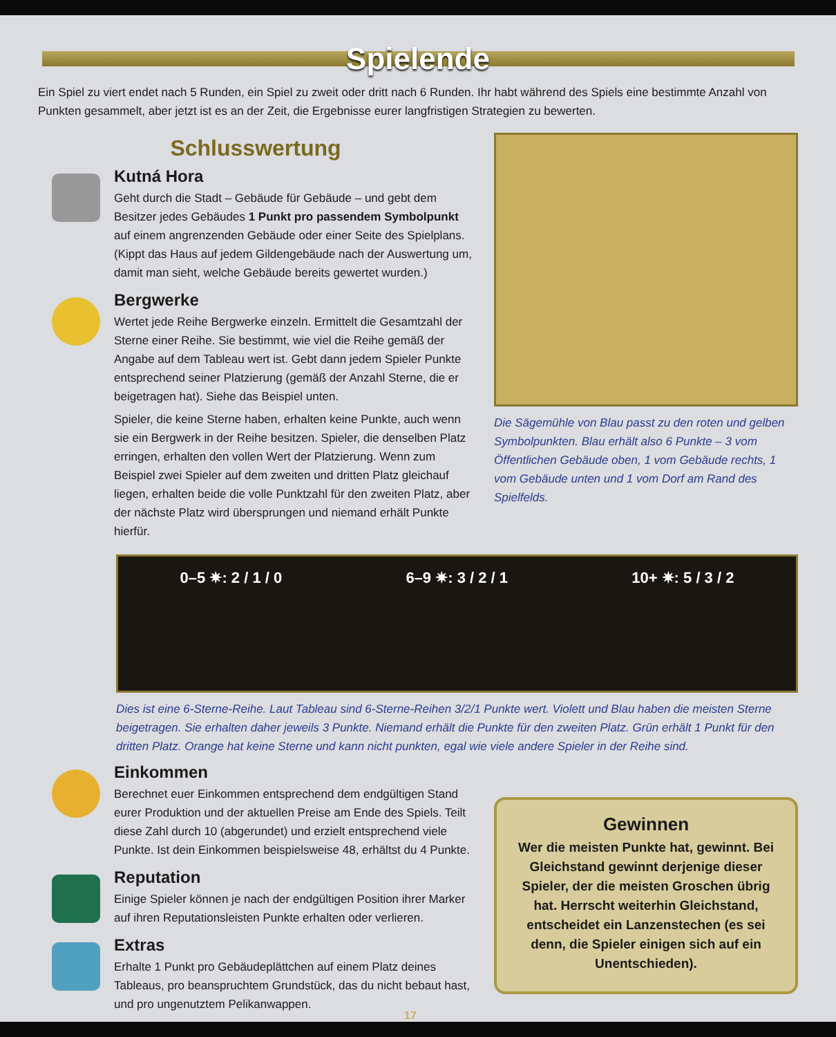Spielende
Ein Spiel zu viert endet nach 5 Runden, ein Spiel zu zweit oder dritt nach 6 Runden. Ihr habt während des Spiels eine bestimmte Anzahl von Punkten gesammelt, aber jetzt ist es an der Zeit, die Ergebnisse eurer langfristigen Strategien zu bewerten.
Schlusswertung
Kutná Hora
Geht durch die Stadt – Gebäude für Gebäude – und gebt dem Besitzer jedes Gebäudes 1 Punkt pro passendem Symbolpunkt auf einem angrenzenden Gebäude oder einer Seite des Spielplans. (Kippt das Haus auf jedem Gildengebäude nach der Auswertung um, damit man sieht, welche Gebäude bereits gewertet wurden.)
Bergwerke
Wertet jede Reihe Bergwerke einzeln. Ermittelt die Gesamtzahl der Sterne einer Reihe. Sie bestimmt, wie viel die Reihe gemäß der Angabe auf dem Tableau wert ist. Gebt dann jedem Spieler Punkte entsprechend seiner Platzierung (gemäß der Anzahl Sterne, die er beigetragen hat). Siehe das Beispiel unten.
Spieler, die keine Sterne haben, erhalten keine Punkte, auch wenn sie ein Bergwerk in der Reihe besitzen. Spieler, die denselben Platz erringen, erhalten den vollen Wert der Platzierung. Wenn zum Beispiel zwei Spieler auf dem zweiten und dritten Platz gleichauf liegen, erhalten beide die volle Punktzahl für den zweiten Platz, aber der nächste Platz wird übersprungen und niemand erhält Punkte hierfür.
Die Sägemühle von Blau passt zu den roten und gelben Symbolpunkten. Blau erhält also 6 Punkte – 3 vom Öffentlichen Gebäude oben, 1 vom Gebäude rechts, 1 vom Gebäude unten und 1 vom Dorf am Rand des Spielfelds.
0–5 ✷: 2 / 1 / 0 6–9 ✷: 3 / 2 / 1 10+ ✷: 5 / 3 / 2
Dies ist eine 6-Sterne-Reihe. Laut Tableau sind 6-Sterne-Reihen 3/2/1 Punkte wert. Violett und Blau haben die meisten Sterne beigetragen. Sie erhalten daher jeweils 3 Punkte. Niemand erhält die Punkte für den zweiten Platz. Grün erhält 1 Punkt für den dritten Platz. Orange hat keine Sterne und kann nicht punkten, egal wie viele andere Spieler in der Reihe sind.
Einkommen
Berechnet euer Einkommen entsprechend dem endgültigen Stand eurer Produktion und der aktuellen Preise am Ende des Spiels. Teilt diese Zahl durch 10 (abgerundet) und erzielt entsprechend viele Punkte. Ist dein Einkommen beispielsweise 48, erhältst du 4 Punkte.
Reputation
Einige Spieler können je nach der endgültigen Position ihrer Marker auf ihren Reputationsleisten Punkte erhalten oder verlieren.
Extras
Erhalte 1 Punkt pro Gebäudeplättchen auf einem Platz deines Tableaus, pro beanspruchtem Grundstück, das du nicht bebaut hast, und pro ungenutztem Pelikanwappen.
Gewinnen
Wer die meisten Punkte hat, gewinnt. Bei Gleichstand gewinnt derjenige dieser Spieler, der die meisten Groschen übrig hat. Herrscht weiterhin Gleichstand, entscheidet ein Lanzenstechen (es sei denn, die Spieler einigen sich auf ein Unentschieden).
17